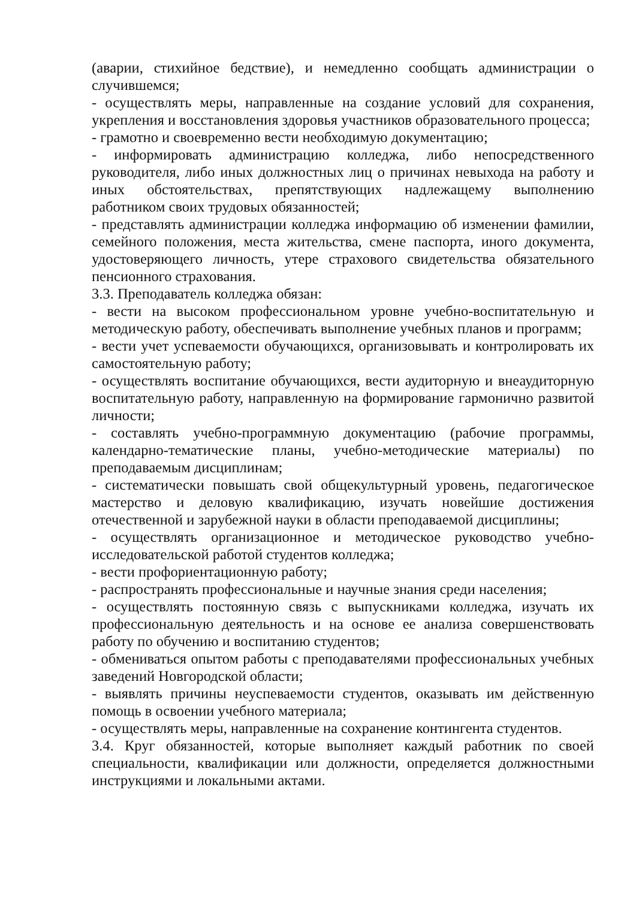(аварии, стихийное бедствие), и немедленно сообщать администрации о случившемся;
- осуществлять меры, направленные на создание условий для сохранения, укрепления и восстановления здоровья участников образовательного процесса;
- грамотно и своевременно вести необходимую документацию;
- информировать администрацию колледжа, либо непосредственного руководителя, либо иных должностных лиц о причинах невыхода на работу и иных обстоятельствах, препятствующих надлежащему выполнению работником своих трудовых обязанностей;
- представлять администрации колледжа информацию об изменении фамилии, семейного положения, места жительства, смене паспорта, иного документа, удостоверяющего личность, утере страхового свидетельства обязательного пенсионного страхования.
3.3. Преподаватель колледжа обязан:
- вести на высоком профессиональном уровне учебно-воспитательную и методическую работу, обеспечивать выполнение учебных планов и программ;
- вести учет успеваемости обучающихся, организовывать и контролировать их самостоятельную работу;
- осуществлять воспитание обучающихся, вести аудиторную и внеаудиторную воспитательную работу, направленную на формирование гармонично развитой личности;
- составлять учебно-программную документацию (рабочие программы, календарно-тематические планы, учебно-методические материалы) по преподаваемым дисциплинам;
- систематически повышать свой общекультурный уровень, педагогическое мастерство и деловую квалификацию, изучать новейшие достижения отечественной и зарубежной науки в области преподаваемой дисциплины;
- осуществлять организационное и методическое руководство учебно-исследовательской работой студентов колледжа;
- вести профориентационную работу;
- распространять профессиональные и научные знания среди населения;
- осуществлять постоянную связь с выпускниками колледжа, изучать их профессиональную деятельность и на основе ее анализа совершенствовать работу по обучению и воспитанию студентов;
- обмениваться опытом работы с преподавателями профессиональных учебных заведений Новгородской области;
- выявлять причины неуспеваемости студентов, оказывать им действенную помощь в освоении учебного материала;
- осуществлять меры, направленные на сохранение контингента студентов.
3.4. Круг обязанностей, которые выполняет каждый работник по своей специальности, квалификации или должности, определяется должностными инструкциями и локальными актами.